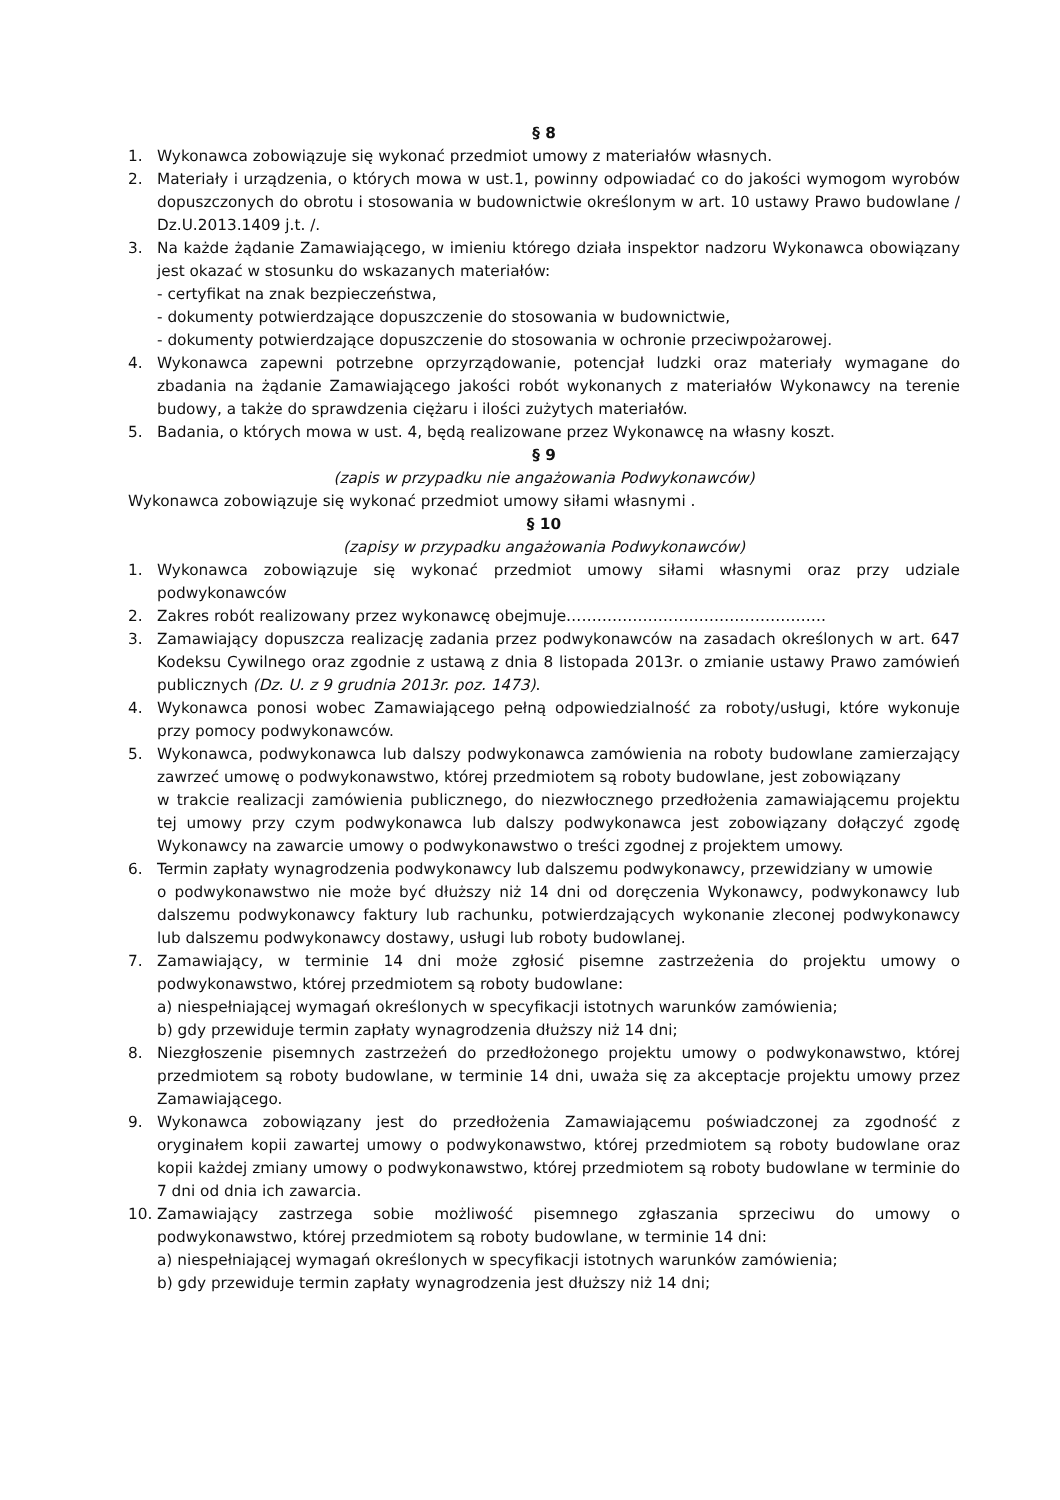§ 8
1. Wykonawca zobowiązuje się wykonać przedmiot umowy z materiałów własnych.
2. Materiały i urządzenia, o których mowa w ust.1, powinny odpowiadać co do jakości wymogom wyrobów dopuszczonych do obrotu i stosowania w budownictwie określonym w art. 10 ustawy Prawo budowlane / Dz.U.2013.1409 j.t. /.
3. Na każde żądanie Zamawiającego, w imieniu którego działa inspektor nadzoru Wykonawca obowiązany jest okazać w stosunku do wskazanych materiałów:
- certyfikat na znak bezpieczeństwa,
- dokumenty potwierdzające dopuszczenie do stosowania w budownictwie,
- dokumenty potwierdzające dopuszczenie do stosowania w ochronie przeciwpożarowej.
4. Wykonawca zapewni potrzebne oprzyrządowanie, potencjał ludzki oraz materiały wymagane do zbadania na żądanie Zamawiającego jakości robót wykonanych z materiałów Wykonawcy na terenie budowy, a także do sprawdzenia ciężaru i ilości zużytych materiałów.
5. Badania, o których mowa w ust. 4, będą realizowane przez Wykonawcę na własny koszt.
§ 9
(zapis w przypadku nie angażowania Podwykonawców)
Wykonawca zobowiązuje się wykonać przedmiot umowy siłami własnymi .
§ 10
(zapisy w przypadku angażowania Podwykonawców)
1. Wykonawca zobowiązuje się wykonać przedmiot umowy siłami własnymi oraz przy udziale podwykonawców
2. Zakres robót realizowany przez wykonawcę obejmuje……………………………………………
3. Zamawiający dopuszcza realizację zadania przez podwykonawców na zasadach określonych w art. 647 Kodeksu Cywilnego oraz zgodnie z ustawą z dnia 8 listopada 2013r. o zmianie ustawy Prawo zamówień publicznych (Dz. U. z 9 grudnia 2013r. poz. 1473).
4. Wykonawca ponosi wobec Zamawiającego pełną odpowiedzialność za roboty/usługi, które wykonuje przy pomocy podwykonawców.
5. Wykonawca, podwykonawca lub dalszy podwykonawca zamówienia na roboty budowlane zamierzający zawrzeć umowę o podwykonawstwo, której przedmiotem są roboty budowlane, jest zobowiązany
w trakcie realizacji zamówienia publicznego, do niezwłocznego przedłożenia zamawiającemu projektu tej umowy przy czym podwykonawca lub dalszy podwykonawca jest zobowiązany dołączyć zgodę Wykonawcy na zawarcie umowy o podwykonawstwo o treści zgodnej z projektem umowy.
6. Termin zapłaty wynagrodzenia podwykonawcy lub dalszemu podwykonawcy, przewidziany w umowie
o podwykonawstwo nie może być dłuższy niż 14 dni od doręczenia Wykonawcy, podwykonawcy lub dalszemu podwykonawcy faktury lub rachunku, potwierdzających wykonanie zleconej podwykonawcy lub dalszemu podwykonawcy dostawy, usługi lub roboty budowlanej.
7. Zamawiający, w terminie 14 dni może zgłosić pisemne zastrzeżenia do projektu umowy o podwykonawstwo, której przedmiotem są roboty budowlane:
a) niespełniającej wymagań określonych w specyfikacji istotnych warunków zamówienia;
b) gdy przewiduje termin zapłaty wynagrodzenia dłuższy niż 14 dni;
8. Niezgłoszenie pisemnych zastrzeżeń do przedłożonego projektu umowy o podwykonawstwo, której przedmiotem są roboty budowlane, w terminie 14 dni, uważa się za akceptacje projektu umowy przez Zamawiającego.
9. Wykonawca zobowiązany jest do przedłożenia Zamawiającemu poświadczonej za zgodność z oryginałem kopii zawartej umowy o podwykonawstwo, której przedmiotem są roboty budowlane oraz kopii każdej zmiany umowy o podwykonawstwo, której przedmiotem są roboty budowlane w terminie do 7 dni od dnia ich zawarcia.
10. Zamawiający zastrzega sobie możliwość pisemnego zgłaszania sprzeciwu do umowy o podwykonawstwo, której przedmiotem są roboty budowlane, w terminie 14 dni:
a) niespełniającej wymagań określonych w specyfikacji istotnych warunków zamówienia;
b) gdy przewiduje termin zapłaty wynagrodzenia jest dłuższy niż 14 dni;